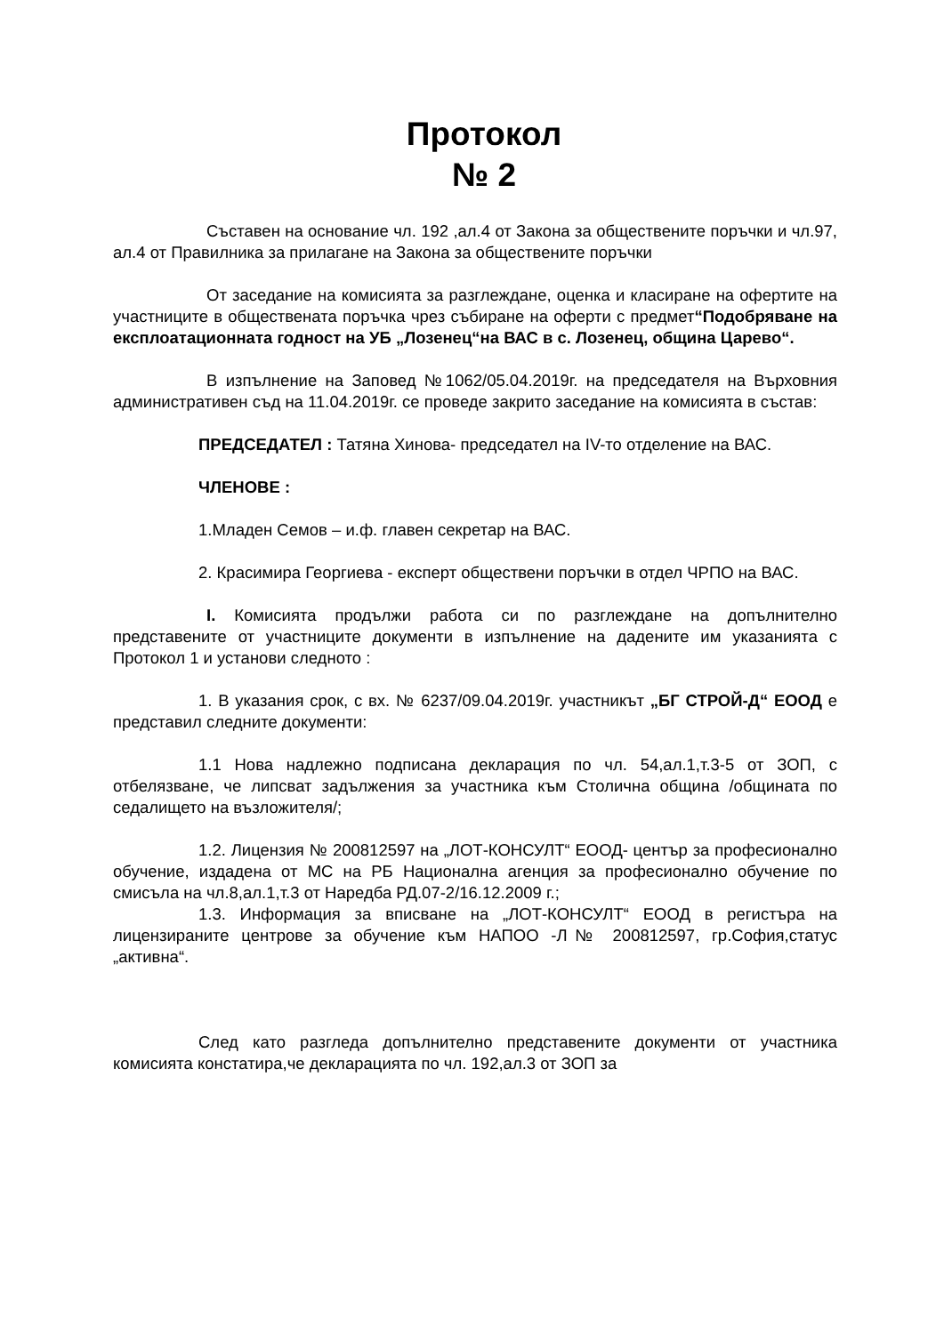Протокол
№ 2
Съставен на основание чл. 192 ,ал.4 от Закона за обществените поръчки и чл.97, ал.4 от Правилника за прилагане на Закона за обществените поръчки
От заседание на комисията за разглеждане, оценка и класиране на офертите на участниците в обществената поръчка чрез събиране на оферти с предмет“Подобряване на експлоатационната годност на УБ „Лозенец“на ВАС в с. Лозенец, община Царево“.
В изпълнение на Заповед №1062/05.04.2019г. на председателя на Върховния административен съд на 11.04.2019г. се проведе закрито заседание на комисията в състав:
ПРЕДСЕДАТЕЛ : Татяна Хинова- председател на IV-то отделение на ВАС.
ЧЛЕНОВЕ :
1.Младен Семов – и.ф. главен секретар на ВАС.
2. Красимира Георгиева - експерт обществени поръчки в отдел ЧРПО на ВАС.
I. Комисията продължи работа си по разглеждане на допълнително представените от участниците документи в изпълнение на дадените им указанията с Протокол 1 и установи следното :
1. В указания срок, с вх. № 6237/09.04.2019г. участникът „БГ СТРОЙ-Д“ ЕООД е представил следните документи:
1.1 Нова надлежно подписана декларация по чл. 54,ал.1,т.3-5 от ЗОП, с отбелязване, че липсват задължения за участника към Столична община /общината по седалището на възложителя/;
1.2. Лицензия № 200812597 на „ЛОТ-КОНСУЛТ“ ЕООД- център за професионално обучение, издадена от МС на РБ Национална агенция за професионално обучение по смисъла на чл.8,ал.1,т.3 от Наредба РД.07-2/16.12.2009 г.;
1.3. Информация за вписване на „ЛОТ-КОНСУЛТ“ ЕООД в регистъра на лицензираните центрове за обучение към НАПОО -Л№ 200812597, гр.София,статус „активна“.
След като разгледа допълнително представените документи от участника комисията констатира,че декларацията по чл. 192,ал.3 от ЗОП за